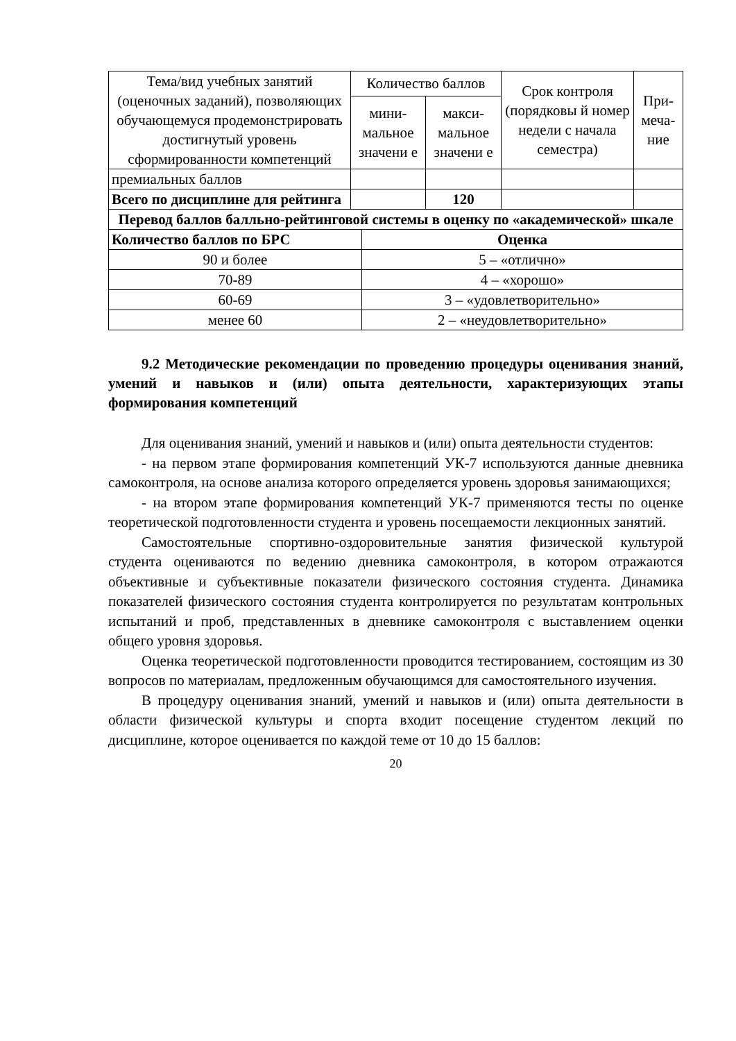| Тема/вид учебных занятий (оценочных заданий), позволяющих обучающемуся продемонстрировать достигнутый уровень сформированности компетенций | Количество баллов | | Срок контроля (порядковы й номер недели с начала семестра) | При-меча-ние |
| --- | --- | --- | --- | --- |
| | мини-мальное значени е | макси-мальное значени е | | |
| премиальных баллов | | | | |
| Всего по дисциплине для рейтинга | | 120 | | |
| Перевод баллов балльно-рейтинговой системы в оценку по «академической» шкале | |
| --- | --- |
| Количество баллов по БРС | Оценка |
| 90 и более | 5 – «отлично» |
| 70-89 | 4 – «хорошо» |
| 60-69 | 3 – «удовлетворительно» |
| менее 60 | 2 – «неудовлетворительно» |
9.2 Методические рекомендации по проведению процедуры оценивания знаний, умений и навыков и (или) опыта деятельности, характеризующих этапы формирования компетенций
Для оценивания знаний, умений и навыков и (или) опыта деятельности студентов:
- на первом этапе формирования компетенций УК-7 используются данные дневника самоконтроля, на основе анализа которого определяется уровень здоровья занимающихся;
- на втором этапе формирования компетенций УК-7 применяются тесты по оценке теоретической подготовленности студента и уровень посещаемости лекционных занятий.
Самостоятельные спортивно-оздоровительные занятия физической культурой студента оцениваются по ведению дневника самоконтроля, в котором отражаются объективные и субъективные показатели физического состояния студента. Динамика показателей физического состояния студента контролируется по результатам контрольных испытаний и проб, представленных в дневнике самоконтроля с выставлением оценки общего уровня здоровья.
Оценка теоретической подготовленности проводится тестированием, состоящим из 30 вопросов по материалам, предложенным обучающимся для самостоятельного изучения.
В процедуру оценивания знаний, умений и навыков и (или) опыта деятельности в области физической культуры и спорта входит посещение студентом лекций по дисциплине, которое оценивается по каждой теме от 10 до 15 баллов:
20